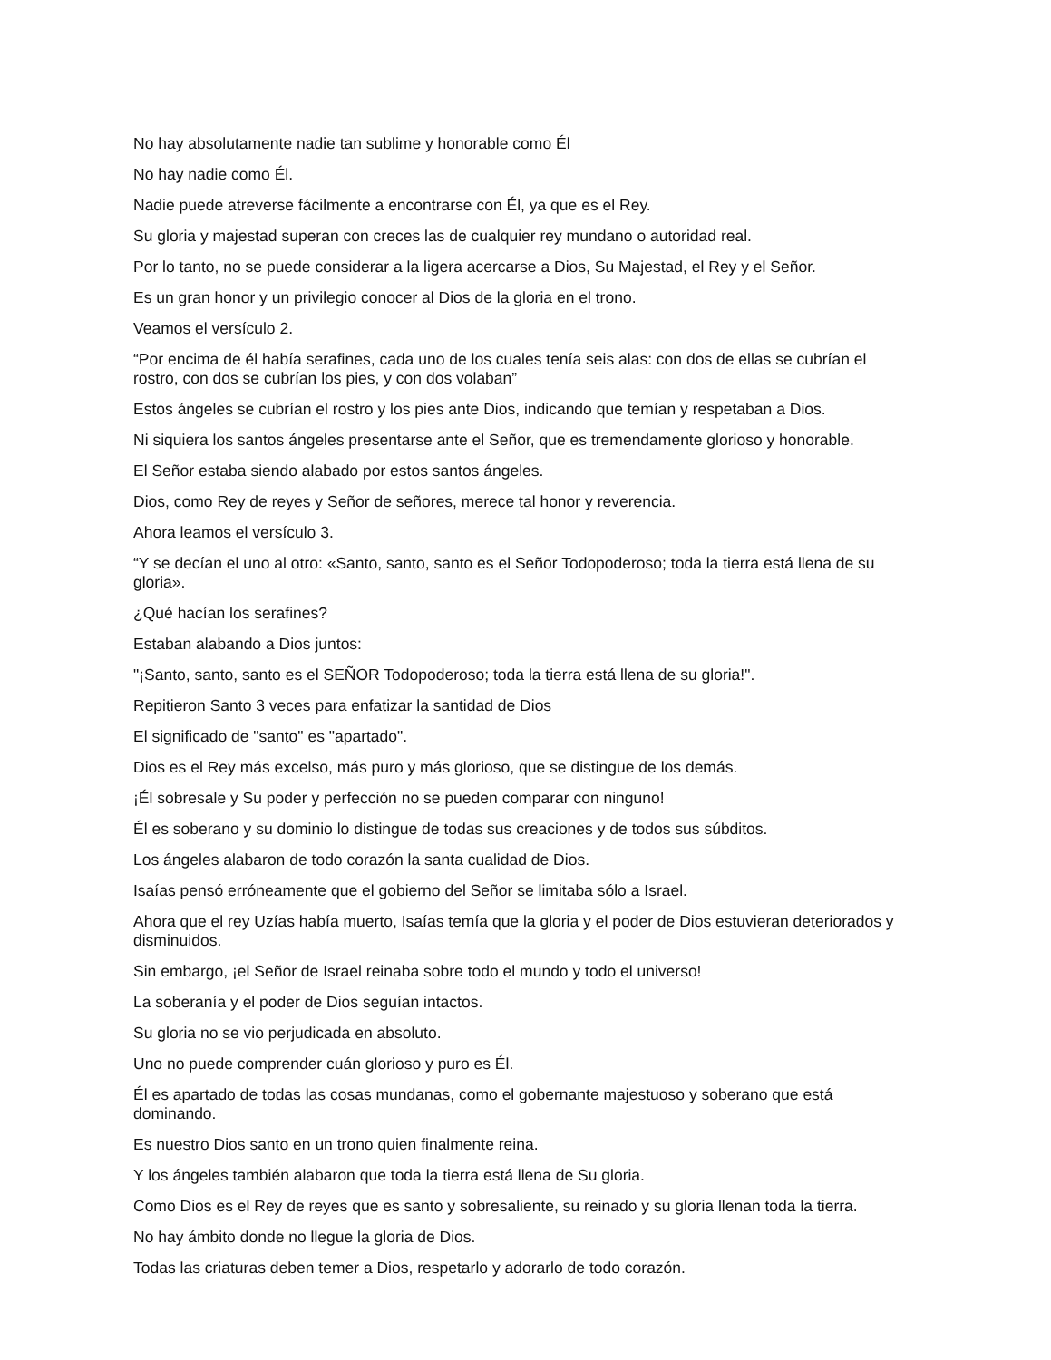No hay absolutamente nadie tan sublime y honorable como Él
No hay nadie como Él.
Nadie puede atreverse fácilmente a encontrarse con Él, ya que es el Rey.
Su gloria y majestad superan con creces las de cualquier rey mundano o autoridad real.
Por lo tanto, no se puede considerar a la ligera acercarse a Dios, Su Majestad, el Rey y el Señor.
Es un gran honor y un privilegio conocer al Dios de la gloria en el trono.
Veamos el versículo 2.
“Por encima de él había serafines, cada uno de los cuales tenía seis alas: con dos de ellas se cubrían el rostro, con dos se cubrían los pies, y con dos volaban”
Estos ángeles se cubrían el rostro y los pies ante Dios, indicando que temían y respetaban a Dios.
Ni siquiera los santos ángeles presentarse ante el Señor, que es tremendamente glorioso y honorable.
El Señor estaba siendo alabado por estos santos ángeles.
Dios, como Rey de reyes y Señor de señores, merece tal honor y reverencia.
Ahora leamos el versículo 3.
“Y se decían el uno al otro: «Santo, santo, santo es el Señor Todopoderoso; toda la tierra está llena de su gloria».
¿Qué hacían los serafines?
Estaban alabando a Dios juntos:
"¡Santo, santo, santo es el SEÑOR Todopoderoso; toda la tierra está llena de su gloria!".
Repitieron Santo 3 veces para enfatizar la santidad de Dios
El significado de "santo" es "apartado".
Dios es el Rey más excelso, más puro y más glorioso, que se distingue de los demás.
¡Él sobresale y Su poder y perfección no se pueden comparar con ninguno!
Él es soberano y su dominio lo distingue de todas sus creaciones y de todos sus súbditos.
Los ángeles alabaron de todo corazón la santa cualidad de Dios.
Isaías pensó erróneamente que el gobierno del Señor se limitaba sólo a Israel.
Ahora que el rey Uzías había muerto, Isaías temía que la gloria y el poder de Dios estuvieran deteriorados y disminuidos.
Sin embargo, ¡el Señor de Israel reinaba sobre todo el mundo y todo el universo!
La soberanía y el poder de Dios seguían intactos.
Su gloria no se vio perjudicada en absoluto.
Uno no puede comprender cuán glorioso y puro es Él.
Él es apartado de todas las cosas mundanas, como el gobernante majestuoso y soberano que está dominando.
Es nuestro Dios santo en un trono quien finalmente reina.
Y los ángeles también alabaron que toda la tierra está llena de Su gloria.
Como Dios es el Rey de reyes que es santo y sobresaliente, su reinado y su gloria llenan toda la tierra.
No hay ámbito donde no llegue la gloria de Dios.
Todas las criaturas deben temer a Dios, respetarlo y adorarlo de todo corazón.